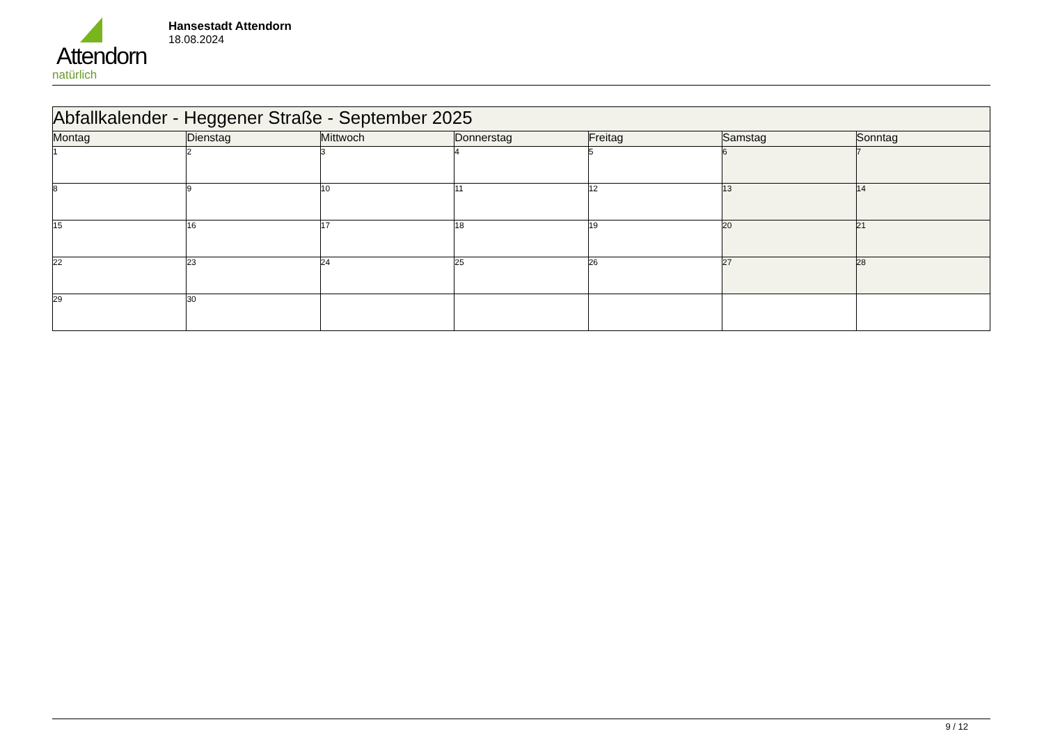Attendorn
natürlich
Hansestadt Attendorn
18.08.2024
| Abfallkalender - Heggener Straße - September 2025 | | | | | | |
| Montag | Dienstag | Mittwoch | Donnerstag | Freitag | Samstag | Sonntag |
| 1 | 2 | 3 | 4 | 5 | 6 | 7 |
| 8 | 9 | 10 | 11 | 12 | 13 | 14 |
| 15 | 16 | 17 | 18 | 19 | 20 | 21 |
| 22 | 23 | 24 | 25 | 26 | 27 | 28 |
| 29 | 30 | | | | | |
9 / 12